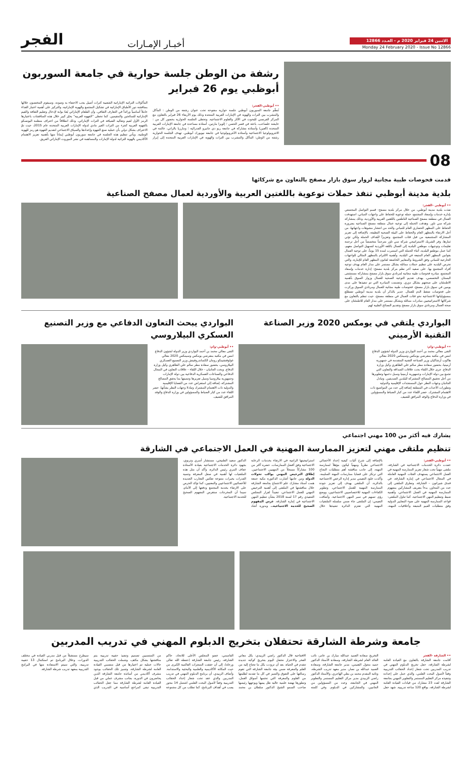الاثنين 24 فبراير 2020 م - العـدد 12866
Monday 24 February 2020 - Issue No 12866
أخبـار الإمـارات
الفجر
رشفة من الوطن جلسة حوارية في جامعة السوربون أبوظبي يوم 26 فبراير
•• أبوظبي-الفجر:
تُنظّم جامعة السوربون أبوظبي جلسة حوارية مفتوحة تحت عنوان رشفة من الوطن : المآكل والمشرب بين التراث والهوية في الإمارات العربية المتحدة وذلك يوم الأربعاء 26 فبراير بالتعاون مع المركز الفرنسي للبحوث في الآثار والعلوم الاجتماعية. وتحظى الجلسة الحوارية بحضور كل من : عايشة خلصاحب، باحثة في قصر الحصن ؛ إلويزا مارتين، أستاذة مساعدة في جامعة الإمارات العربية المتحدة (العين) وأستاذة مشاركة في جامعة ريو دي جانيرو الفدرالية ؛ ومارزيا بالزاني، عالمة في الانثروبولوجيا الاجتماعية وأستاذة الأنثروبولوجيا في جامعة نيويورك أبوظبي. تهدف الجلسة الحوارية رشفة من الوطن: المآكل والمشرب بين التراث والهوية في الإمارات العربية المتحدة إلى إبراز المأكولات التراثية الإماراتية الشعبية كتراث أصيل يجب الاحتفاء به وصونه، وسيقوم المختصون خلالها بمناقشة دور الأطباق الإماراتية في تشكيل المجتمع والهوية الإماراتية، والتركيز على أهمية اعتبار الغذاء عاملاً أساسياً ورائداً في التعارف الثقافي، وأن الطعام الإماراتي يُعدّ بوابة لإدخال وتعليم الثقافة والقيم الإماراتية للسائحين والمقيمين. كما تحظى "القهوة العربية" بحيّز كبير خلال هذه المناقشات باعتبارها الرمز الأول لقيم وتقاليد الضيافة في التراث الإماراتي، وذلك انطلاقاً من اعتراف منظمة اليونسكو بالقهوة العربية كجزء من التراث الغير مادي لدولة الإمارات العربية المتحدة عام 2015، حيث تمّ الاعتراف بشكل دولي بأن عملية صنع القهوة وإعدادها والسياق الاجتماعي لتقديم القهوة هو رمز للهوية الوطنية. ويأتي تنظيم هذه الجلسة في جامعة سوربون أبوظبي إيماناً منها بأهمية تعزيز الاهتمام الأكاديمي بالهوية التراثية لدولة الإمارات والمساهمة في نشر الموروث الإماراتي العريق.
08
قدمت فحوصات طبية مجانية لزوار سوق بازار مصفح بالتعاون مع شركائها
بلدية مدينة أبوظبي تنفذ حملات توعوية باللغتين العربية والأوردية لعمال مصفح الصناعية
•• أبوظبي -الفجر:
نفذت بلدية مدينة أبوظبي، من خلال مركز بلدية مصفح- قسم التواصل المجتمعي بإدارة خدمات وإسعاد المجتمع، حملة توعوية للحفاظ على واجهات المباني، استهدفت العمال في منطقة مصفح الصناعية الناطقين باللغتين العربية والأوردية، وذلك بمشاركة شركة سي تاور. وهدفت الحملة إلى توعية عمال منطقة مصفح الصناعية بضرورة الحفاظ على المظهر الحضاري العام للمباني والحد من انتشار مشوهات واجهاتها، من أجل الارتقاء بالمظهر العام والحفاظ على البيئة الصحية النظيفة، بالإضافة إلى تعزيز المشاركة المجتمعية من قبل فئات المجتمع. وتعزيزاً لأهداف الحملة ولكي تؤتي ثمارها، وفر الشريك الاستراتيجي شركة سي تاور مترجماً متخصصاً من أجل ترجمة تعليمات وتوجيهات موظفي البلدية إلى العمال باللغة الأوردية لتسهيل التواصل معهم، كما عمل موظفو البلدية، أثناء الحملة التي استمرت لمدة 15 يوماً، على توعية العمال بقوانين المظهر العام المتبعة في البلدية، وأهمية الالتزام بالمظهر المثالي للواجهات الخارجية للمباني وفق الشروط والمعايير الخاضعة لقانون المظهر العام للإمارة، والتي تحرص البلدية على تنظيم حملات مماثلة بشكل مستمر على مدار العام بهدف توعية أفراد المجتمع بها. على صعيد آخر نظم مركز بلدية مصفح- إدارة خدمات وإسعاد المجتمع، مبادرة فحوصات طبية مجانية لمرتادي سوق بازار مصفح بمشاركة مستشفى البستان التخصصي، بهدف تقديم التوعية الصحية للعمال وزوار السوق بأهمية الاطمئنان على صحتهم بشكل دوري. وتضمنت المبادرة التي تم تنفيذها على مدى يومين في سوق بازار مصفح، فحوصات طبية مجانية للعمال ومرتادي السوق وركزت على فحوصات ضغط الدم للعمال. جدير بالذكر أن بلدية مدينة أبوظبي تضطلع بمسؤولياتها الاجتماعية نحو فئات العمال في منطقة مصفح، حيث تنظم بالتعاون مع شركائها الاستراتيجيين مبادرات مماثلة وبشكل مستمر على مدار العام للاطمئنان على صحة العمال ومرتادي سوق بازار مصفح وتقديم النصائح الطبية لهم.
البواردي يلتقي في يومكس 2020 وزير الصناعة التقنية الأرميني
•• أبوظبي-وام:
التقى معالي محمد بن أحمد البواردي وزير الدولة لشؤون الدفاع امس في مكتبه بمعرضي يومكس وسيمكس 2020 معالي هاكوب أرشاكيان وزير الصناعة التقنية المتقدمة في جمهورية أرمينيا، بحضور سعادة مطر سالم علي الظاهري وكيل وزارة الدفاع. جرى خلال اللقاء بحث علاقات الصداقة والتعاون التي تجمع بين دولة الإمارات وجمهورية أرمينيا وسبل دعمها وتطويرها من أجل تحقيق المصالح المشتركة للبلدين الصديقين. وتبادل الجانبان وجهات النظر حول المستجدات الإقليمية والدولية وتطورات الأحداث في المنطقة إضافة إلى عدد من المواضيع ذات الاهتمام المشترك. حضر اللقاء عدد من كبار الضباط والمسؤولين في وزارة الدفاع والوفد المرافق للضيف.
البواردي يبحث التعاون الدفاعي مع وزير التصنيع العسكري البيلاروسي
•• أبوظبي-وام:
التقى معالي محمد بن أحمد البواردي وزير الدولة لشؤون الدفاع امس في مكتبه بمعرضي يومكس وسيمكس 2020 معالي غولوفتشينكو رومان الكساندروفيتش وزير التصنيع العسكري البيلاروسي، بحضور سعادة مطر سالم علي الظاهري وكيل وزارة الدفاع. وبحث الجانبان - خلال اللقاء - علاقات التعاون في المجال الدفاعي والصناعات العسكرية الدفاعية بين دولة الإمارات وجمهورية بيلاروسيا وسبل تعزيزها وتنميتها بما يحقق المصالح المشتركة، إضافة إلى استعراض عدد من القضايا الإقليمية والدولية ذات الاهتمام المشترك وتبادلا وجهات النظر بشأنها. حضر اللقاء عدد من كبار الضباط والمسؤولين في وزارة الدفاع والوفد المرافق للضيف.
يشارك فيه أكثر من 100 مهني اجتماعي
تنظيم ملتقى مهني لتعزيز الممارسة المهنية في العمل الاجتماعي في الشارقة
•• أبوظبي-الفجر:
عقدت دائرة الخدمات الاجتماعية في الشارقة، ملتقى مهنياً تحت شعار تعزيز الممارسة المهنية في العمل الاجتماعي يستهدف الفئات المهنية العاملة في المجال الاجتماعي في إمارة الشارقة، في فندق شيراتون – الشارقة. وتطرق الملتقى إلى عدد من المحاور، بدءاً بتعريف المشاركين بمفهوم الممارسة المهنية في العمل الاجتماعي، وأهمية ضبط وتنظيم المهن الاجتماعية، كما تناول الملتقى: قواعد الممارسة المهنية على ضوء المعايير الدولية وفق متطلبات القيم المتبعة وأخلاقيات المهنة، بالإضافة إلى شرح آليات كيفية إعداد الأخصائي الاجتماعي نظرياً ومهنياً ليكون مؤهلاً لممارسة المهنة، إلى جانب مناقشة أهم متطلبات النجاح التي ترتكز على قضايا ممارسات المهنة السليمة. وأكدت خلود النعيمي مدير إدارة الرخص الاجتماعية بالدائرة، أن الملتقى يهدف إلى تعزيز جودة الممارسة المهنية للعمل الاجتماعي، وتطوير الكفاءات المهنية للاختصاصيين الاجتماعيين، ووضع رؤى تسهم في سير المهن الاجتماعية. وأضافت النعيمي: إن الملتقى جاء ضمن سلسلة الملتقيات المهنية التي تعتزم الدائرة تنفيذها خلال استراتيجيتها الرامية في الارتقاء بخدمات الرعاية الاجتماعية وفق أفضل الممارسات. حضره أكثر من 100 مشاركاً مسجلاً من المهنيين الاجتماعيين. إطلاق الترخيص المهني يواكب تحولات الدولة ومن جانبها أشارت الدكتورة مكية جمعة همت أستاذ مشارك علم الاجتماع بجامعة الشارقة خلال مناقشتها في الملتقى إلى أهمية الترخيص المهني للعمل الاجتماعي، تنفيذاً لقرار المجلس التنفيذي رقم 17 لسنة 2018 بشأن تنظيم المهن الاجتماعية في إمارة الشارقة. غرس المفهوم الصحيح للخدمة الاجتماعية.. وبدوره أشاد الدكتور سعيد الطنيجي، مستشار أسري وتربوي، بجهود دائرة الخدمات الاجتماعية بقيادة الأستاذة عفاف المري رئيس الدائرة، وأكد أن مثل هذه الملتقيات لها أهمية في صقل المعرفة وتنمية القدرات بخبرات متنوعة تعكس التجارب الجديدة للأخصائيين الاجتماعيين والمعنيين، كما تؤكد الحرص على الارتقاء بخدمة المجتمع ودفعها إلى الأمام، سيما أن المخرجات ستغرس المفهوم الصحيح للخدمة الاجتماعية.
جامعة وشرطة الشارقة تحتفلان بتخريج الدبلوم المهني في تدريب المدربين
•• الشارقة -الفجر
أقامت جامعة الشارقة بالتعاون مع القيادة العامة لشرطة الشارقة، حفل تخريج الدبلوم المهني في تدريب المدربين تحت شعار إعداد الحقائب التدريبية وفقاً لأصول البحث العلمي، والذي عمل على إعداده وتنفيذه مركز التعليم المستمر والتطوير المهني بجامعة الشارقة لعدد 23 مشارك من قيادات القيادة العامة لشرطة الشارقة، بواقع 120 ساعة تدريبية. شهد حفل التخريج سعادة العميد عبدالله مبارك بن عامر، نائب القائد العام لشرطة الشارقة، وسعادة الأستاذ الدكتور حميد مجول النعيمي، مدير جامعة الشارقة، وسعادة العميد عبدالله بن نصار، مدير معهد تدريب الشرطة، ونائبه المقدم محمد بن بطي الهاجري، والأستاذ الدكتور راضي الزبيدي مدير مركز التعليم المستمر والتطوير المهني في الجامعة، وعدد من المسؤولين من الجانبين، والمشاركين في الدبلوم. وفي كلمته الافتتاحية قال الدكتور راضي الزبيدي: بكل معاني الفخر والاعتزاز نحتفل اليوم بتخريج كوكبة جديدة تتقدم في الحياة، بعد أن تزودت بكل ما تحتاج إليه من العلم والمعرفة ضمن بيئة جامعة الشارقة التي تقوم رسالتها على التفوق والتميز في كل ما تقدمه لطلبتها من العلوم والمعرفة التي تحتمها أسواق العمل، وتطورها نهضة علمية عالية ظل يبنيها ويوجهها رئيسها صاحب السمو الشيخ الدكتور سلطان بن محمد القاسمي، عضو المجلس الأعلى للاتحاد، حاكم الشارقة، رئيس جامعة الشارقة (حفظه الله تعالى ورعاه)، إلى أن حققت المنجزات العالمية الكبرى من حيث المكانة الأكاديمية والعلمية والبحثية والاستدامة. وأضاف الزبيدي، أن برنامج الدبلوم المهني في تدريب المدربين والذي عقد تحت شعار إعداد الحقائب التدريبية وفقاً لأصول البحث العلمي اشتمل 14 محور يصب في أهداف البرنامج، كما تطلب من كل مجموعة من المنتسبين تصميم وتنفيذ حقيبة تدريبية يتم مناقشتها بشكل مكثف، وشملت الحقائب التدريبية حالات عملية تم اختيارها من قبل منتسبي القيادة العامة لشرطة الشارقة، وتتميز تلك الحقائب بوجود مشرف أكاديمي من أساتذة جامعة الشارقة الذين يحاضرون في الدورة، بجانب مشرف عملي من قبل القيادة العامة لشرطة الشارقة مما جعل الحقائب التدريبية تبقى كمراجع أساسية في التدريب الذي سيطرح مستقبلاً من قبل مدربي القيادة في مختلف الدورات، وخلال البرنامج تم استكمال 13 حقيبة تدريبية، والتي سيتم الاستفادة منها في البرامج التدريبية بمعهد تدريب شرطة الشارقة.